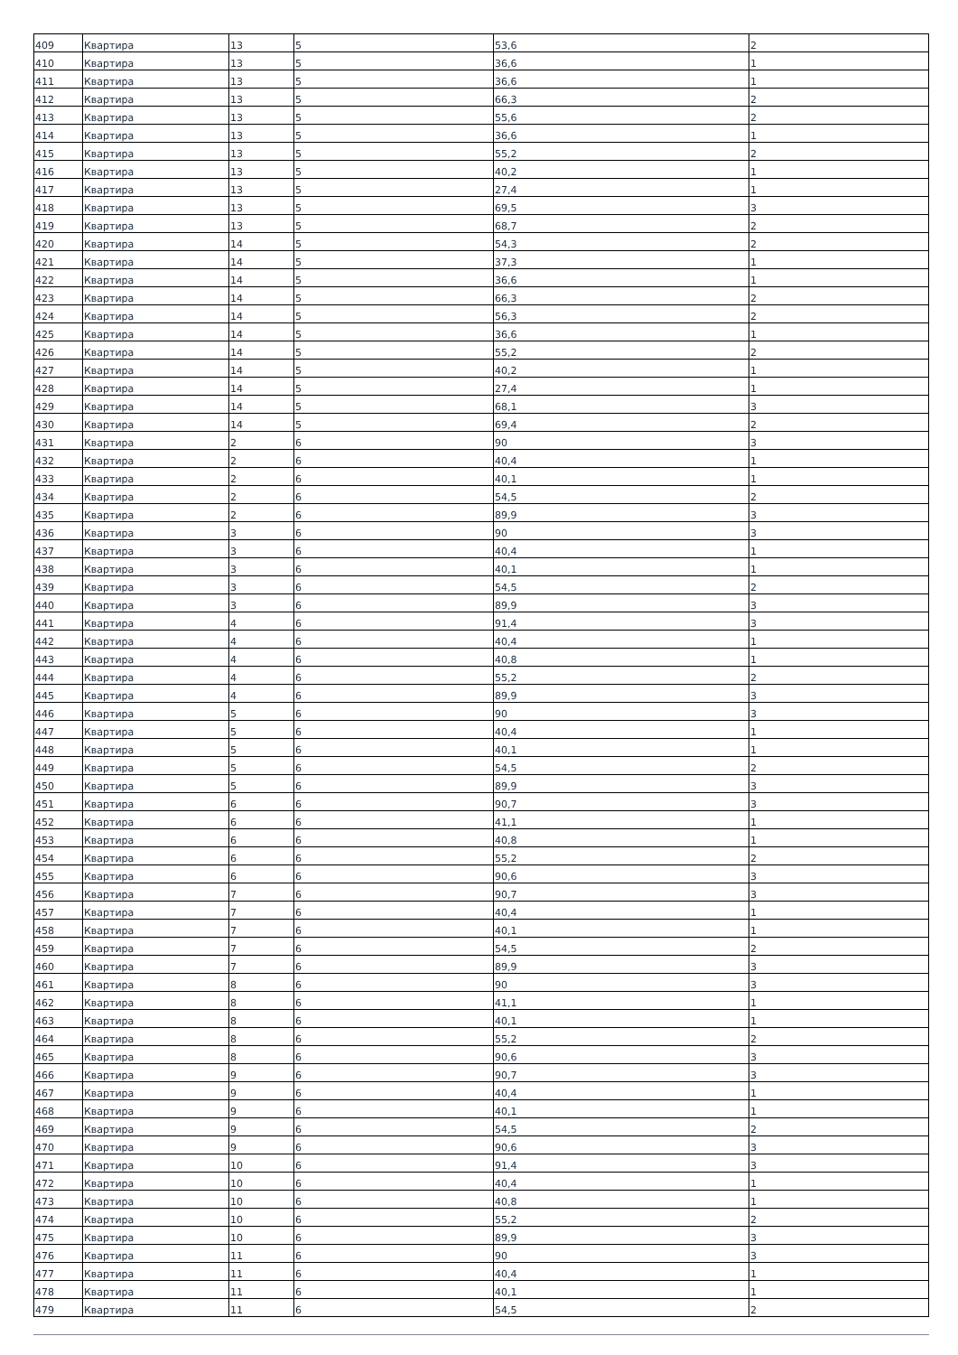| 409 | Квартира | 13 | 5 | 53,6 | 2 |
| 410 | Квартира | 13 | 5 | 36,6 | 1 |
| 411 | Квартира | 13 | 5 | 36,6 | 1 |
| 412 | Квартира | 13 | 5 | 66,3 | 2 |
| 413 | Квартира | 13 | 5 | 55,6 | 2 |
| 414 | Квартира | 13 | 5 | 36,6 | 1 |
| 415 | Квартира | 13 | 5 | 55,2 | 2 |
| 416 | Квартира | 13 | 5 | 40,2 | 1 |
| 417 | Квартира | 13 | 5 | 27,4 | 1 |
| 418 | Квартира | 13 | 5 | 69,5 | 3 |
| 419 | Квартира | 13 | 5 | 68,7 | 2 |
| 420 | Квартира | 14 | 5 | 54,3 | 2 |
| 421 | Квартира | 14 | 5 | 37,3 | 1 |
| 422 | Квартира | 14 | 5 | 36,6 | 1 |
| 423 | Квартира | 14 | 5 | 66,3 | 2 |
| 424 | Квартира | 14 | 5 | 56,3 | 2 |
| 425 | Квартира | 14 | 5 | 36,6 | 1 |
| 426 | Квартира | 14 | 5 | 55,2 | 2 |
| 427 | Квартира | 14 | 5 | 40,2 | 1 |
| 428 | Квартира | 14 | 5 | 27,4 | 1 |
| 429 | Квартира | 14 | 5 | 68,1 | 3 |
| 430 | Квартира | 14 | 5 | 69,4 | 2 |
| 431 | Квартира | 2 | 6 | 90 | 3 |
| 432 | Квартира | 2 | 6 | 40,4 | 1 |
| 433 | Квартира | 2 | 6 | 40,1 | 1 |
| 434 | Квартира | 2 | 6 | 54,5 | 2 |
| 435 | Квартира | 2 | 6 | 89,9 | 3 |
| 436 | Квартира | 3 | 6 | 90 | 3 |
| 437 | Квартира | 3 | 6 | 40,4 | 1 |
| 438 | Квартира | 3 | 6 | 40,1 | 1 |
| 439 | Квартира | 3 | 6 | 54,5 | 2 |
| 440 | Квартира | 3 | 6 | 89,9 | 3 |
| 441 | Квартира | 4 | 6 | 91,4 | 3 |
| 442 | Квартира | 4 | 6 | 40,4 | 1 |
| 443 | Квартира | 4 | 6 | 40,8 | 1 |
| 444 | Квартира | 4 | 6 | 55,2 | 2 |
| 445 | Квартира | 4 | 6 | 89,9 | 3 |
| 446 | Квартира | 5 | 6 | 90 | 3 |
| 447 | Квартира | 5 | 6 | 40,4 | 1 |
| 448 | Квартира | 5 | 6 | 40,1 | 1 |
| 449 | Квартира | 5 | 6 | 54,5 | 2 |
| 450 | Квартира | 5 | 6 | 89,9 | 3 |
| 451 | Квартира | 6 | 6 | 90,7 | 3 |
| 452 | Квартира | 6 | 6 | 41,1 | 1 |
| 453 | Квартира | 6 | 6 | 40,8 | 1 |
| 454 | Квартира | 6 | 6 | 55,2 | 2 |
| 455 | Квартира | 6 | 6 | 90,6 | 3 |
| 456 | Квартира | 7 | 6 | 90,7 | 3 |
| 457 | Квартира | 7 | 6 | 40,4 | 1 |
| 458 | Квартира | 7 | 6 | 40,1 | 1 |
| 459 | Квартира | 7 | 6 | 54,5 | 2 |
| 460 | Квартира | 7 | 6 | 89,9 | 3 |
| 461 | Квартира | 8 | 6 | 90 | 3 |
| 462 | Квартира | 8 | 6 | 41,1 | 1 |
| 463 | Квартира | 8 | 6 | 40,1 | 1 |
| 464 | Квартира | 8 | 6 | 55,2 | 2 |
| 465 | Квартира | 8 | 6 | 90,6 | 3 |
| 466 | Квартира | 9 | 6 | 90,7 | 3 |
| 467 | Квартира | 9 | 6 | 40,4 | 1 |
| 468 | Квартира | 9 | 6 | 40,1 | 1 |
| 469 | Квартира | 9 | 6 | 54,5 | 2 |
| 470 | Квартира | 9 | 6 | 90,6 | 3 |
| 471 | Квартира | 10 | 6 | 91,4 | 3 |
| 472 | Квартира | 10 | 6 | 40,4 | 1 |
| 473 | Квартира | 10 | 6 | 40,8 | 1 |
| 474 | Квартира | 10 | 6 | 55,2 | 2 |
| 475 | Квартира | 10 | 6 | 89,9 | 3 |
| 476 | Квартира | 11 | 6 | 90 | 3 |
| 477 | Квартира | 11 | 6 | 40,4 | 1 |
| 478 | Квартира | 11 | 6 | 40,1 | 1 |
| 479 | Квартира | 11 | 6 | 54,5 | 2 |